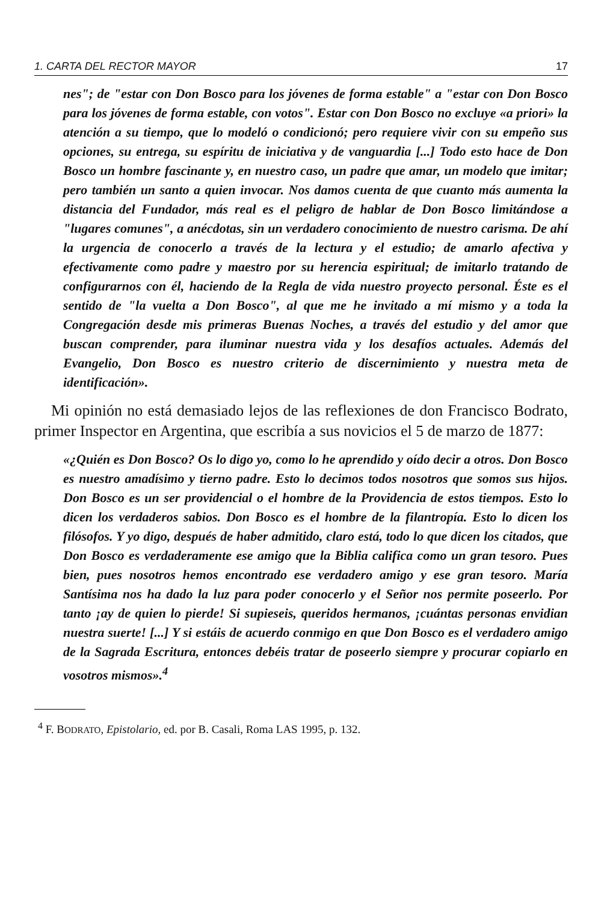1. CARTA DEL RECTOR MAYOR 17
nes"; de "estar con Don Bosco para los jóvenes de forma estable" a "estar con Don Bosco para los jóvenes de forma estable, con votos". Estar con Don Bosco no excluye «a priori» la atención a su tiempo, que lo modeló o condicionó; pero requiere vivir con su empeño sus opciones, su entrega, su espíritu de iniciativa y de vanguardia [...] Todo esto hace de Don Bosco un hombre fascinante y, en nuestro caso, un padre que amar, un modelo que imitar; pero también un santo a quien invocar. Nos damos cuenta de que cuanto más aumenta la distancia del Fundador, más real es el peligro de hablar de Don Bosco limitándose a "lugares comunes", a anécdotas, sin un verdadero conocimiento de nuestro carisma. De ahí la urgencia de conocerlo a través de la lectura y el estudio; de amarlo afectiva y efectivamente como padre y maestro por su herencia espiritual; de imitarlo tratando de configurarnos con él, haciendo de la Regla de vida nuestro proyecto personal. Éste es el sentido de "la vuelta a Don Bosco", al que me he invitado a mí mismo y a toda la Congregación desde mis primeras Buenas Noches, a través del estudio y del amor que buscan comprender, para iluminar nuestra vida y los desafíos actuales. Además del Evangelio, Don Bosco es nuestro criterio de discernimiento y nuestra meta de identificación».
Mi opinión no está demasiado lejos de las reflexiones de don Francisco Bodrato, primer Inspector en Argentina, que escribía a sus novicios el 5 de marzo de 1877:
«¿Quién es Don Bosco? Os lo digo yo, como lo he aprendido y oído decir a otros. Don Bosco es nuestro amadísimo y tierno padre. Esto lo decimos todos nosotros que somos sus hijos. Don Bosco es un ser providencial o el hombre de la Providencia de estos tiempos. Esto lo dicen los verdaderos sabios. Don Bosco es el hombre de la filantropía. Esto lo dicen los filósofos. Y yo digo, después de haber admitido, claro está, todo lo que dicen los citados, que Don Bosco es verdaderamente ese amigo que la Biblia califica como un gran tesoro. Pues bien, pues nosotros hemos encontrado ese verdadero amigo y ese gran tesoro. María Santísima nos ha dado la luz para poder conocerlo y el Señor nos permite poseerlo. Por tanto ¡ay de quien lo pierde! Si supieseis, queridos hermanos, ¡cuántas personas envidian nuestra suerte! [...] Y si estáis de acuerdo conmigo en que Don Bosco es el verdadero amigo de la Sagrada Escritura, entonces debéis tratar de poseerlo siempre y procurar copiarlo en vosotros mismos».<sup>4</sup>
<sup>4</sup> F. BODRATO, Epistolario, ed. por B. Casali, Roma LAS 1995, p. 132.